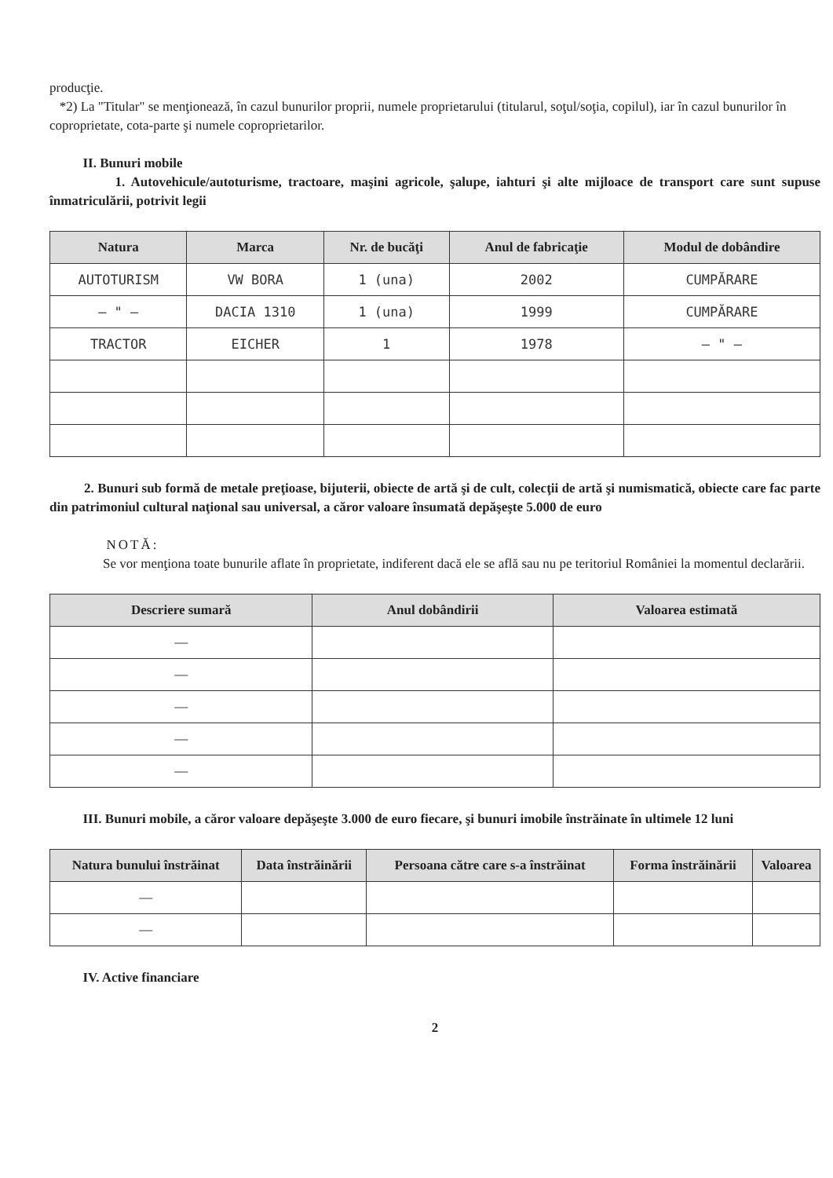producţie.
*2) La "Titular" se menţionează, în cazul bunurilor proprii, numele proprietarului (titularul, soţul/soţia, copilul), iar în cazul bunurilor în coproprietate, cota-parte şi numele coproprietarilor.
II. Bunuri mobile
1. Autovehicule/autoturisme, tractoare, maşini agricole, şalupe, iahturi şi alte mijloace de transport care sunt supuse înmatriculării, potrivit legii
| Natura | Marca | Nr. de bucăţi | Anul de fabricaţie | Modul de dobândire |
| --- | --- | --- | --- | --- |
| AUTOTURISM | VW BORA | 1 (una) | 2002 | CUMPĂRARE |
| — " — | DACIA 1310 | 1 (una) | 1999 | CUMPĂRARE |
| TRACTOR | EICHER | 1 | 1978 | — " — |
2. Bunuri sub formă de metale preţioase, bijuterii, obiecte de artă şi de cult, colecţii de artă şi numismatică, obiecte care fac parte din patrimoniul cultural naţional sau universal, a căror valoare însumată depăşeşte 5.000 de euro
NOTĂ:
Se vor menţiona toate bunurile aflate în proprietate, indiferent dacă ele se află sau nu pe teritoriul României la momentul declarării.
| Descriere sumară | Anul dobândirii | Valoarea estimată |
| --- | --- | --- |
| — | | |
| — | | |
| — | | |
| — | | |
| — | | |
III. Bunuri mobile, a căror valoare depăşeşte 3.000 de euro fiecare, şi bunuri imobile înstrăinate în ultimele 12 luni
| Natura bunului înstrăinat | Data înstrăinării | Persoana către care s-a înstrăinat | Forma înstrăinării | Valoarea |
| --- | --- | --- | --- | --- |
| — | | | | |
| — | | | | |
IV. Active financiare
2